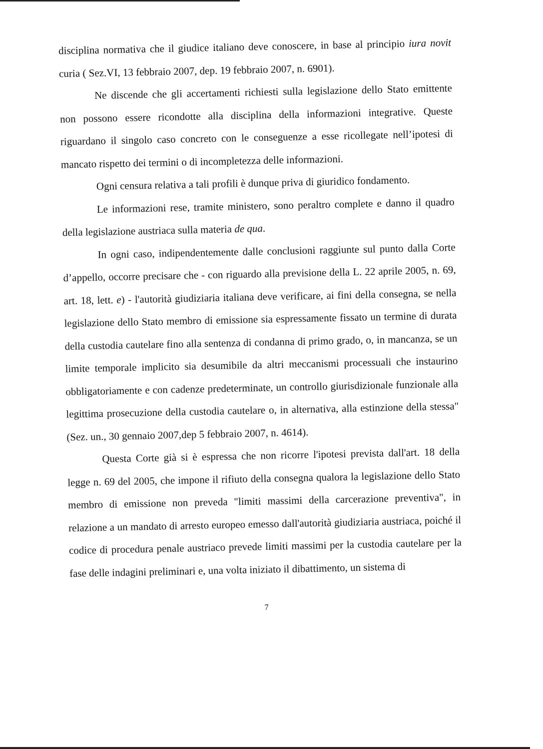disciplina normativa che il giudice italiano deve conoscere, in base al principio iura novit curia ( Sez.VI, 13 febbraio 2007, dep. 19 febbraio 2007, n. 6901).
Ne discende che gli accertamenti richiesti sulla legislazione dello Stato emittente non possono essere ricondotte alla disciplina della informazioni integrative. Queste riguardano il singolo caso concreto con le conseguenze a esse ricollegate nell’ipotesi di mancato rispetto dei termini o di incompletezza delle informazioni.
Ogni censura relativa a tali profili è dunque priva di giuridico fondamento.
Le informazioni rese, tramite ministero, sono peraltro complete e danno il quadro della legislazione austriaca sulla materia de qua.
In ogni caso, indipendentemente dalle conclusioni raggiunte sul punto dalla Corte d’appello, occorre precisare che - con riguardo alla previsione della L. 22 aprile 2005, n. 69, art. 18, lett. e) - l'autorità giudiziaria italiana deve verificare, ai fini della consegna, se nella legislazione dello Stato membro di emissione sia espressamente fissato un termine di durata della custodia cautelare fino alla sentenza di condanna di primo grado, o, in mancanza, se un limite temporale implicito sia desumibile da altri meccanismi processuali che instaurino obbligatoriamente e con cadenze predeterminate, un controllo giurisdizionale funzionale alla legittima prosecuzione della custodia cautelare o, in alternativa, alla estinzione della stessa" (Sez. un., 30 gennaio 2007,dep 5 febbraio 2007, n. 4614).
Questa Corte già si è espressa che non ricorre l'ipotesi prevista dall'art. 18 della legge n. 69 del 2005, che impone il rifiuto della consegna qualora la legislazione dello Stato membro di emissione non preveda "limiti massimi della carcerazione preventiva", in relazione a un mandato di arresto europeo emesso dall'autorità giudiziaria austriaca, poiché il codice di procedura penale austriaco prevede limiti massimi per la custodia cautelare per la fase delle indagini preliminari e, una volta iniziato il dibattimento, un sistema di
7